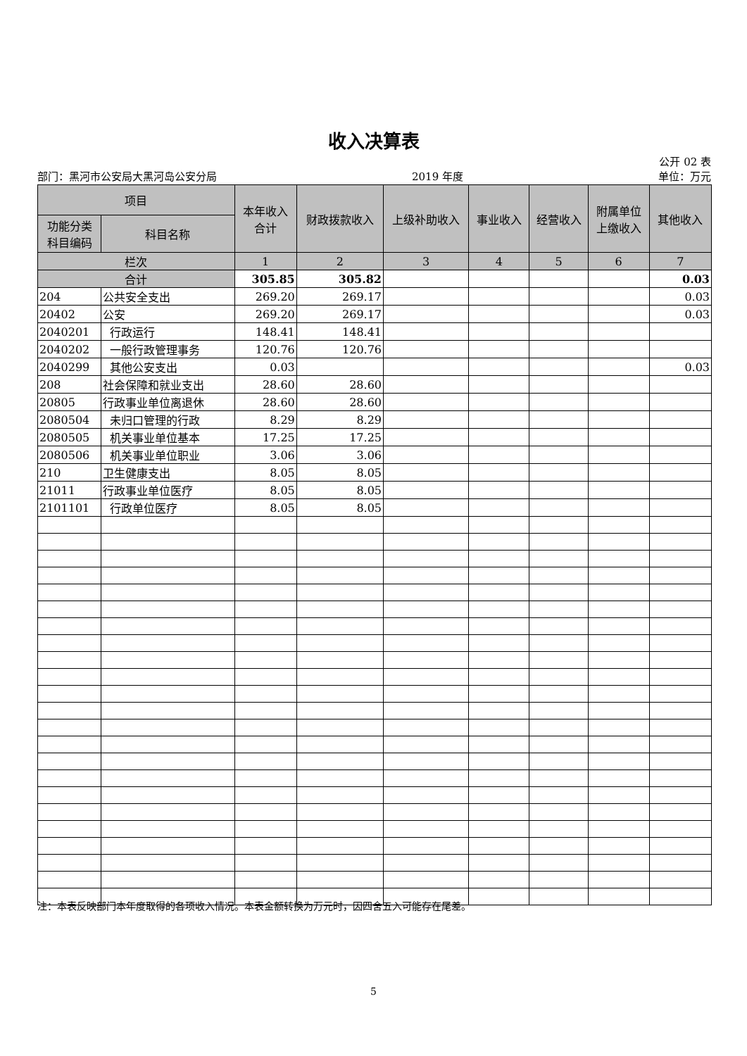收入决算表
公开 02 表
部门：黑河市公安局大黑河岛公安分局 2019 年度 单位：万元
| 项目 | | 本年收入 合计 | 财政拨款收入 | 上级补助收入 | 事业收入 | 经营收入 | 附属单位 上缴收入 | 其他收入 |
| --- | --- | --- | --- | --- | --- | --- | --- | --- |
| 功能分类 科目编码 | 科目名称 | | | | | | | |
| 栏次 | | 1 | 2 | 3 | 4 | 5 | 6 | 7 |
| 合计 | | 305.85 | 305.82 | | | | | 0.03 |
| 204 | 公共安全支出 | 269.20 | 269.17 | | | | | 0.03 |
| 20402 | 公安 | 269.20 | 269.17 | | | | | 0.03 |
| 2040201 | 行政运行 | 148.41 | 148.41 | | | | | |
| 2040202 | 一般行政管理事务 | 120.76 | 120.76 | | | | | |
| 2040299 | 其他公安支出 | 0.03 | | | | | | 0.03 |
| 208 | 社会保障和就业支出 | 28.60 | 28.60 | | | | | |
| 20805 | 行政事业单位离退休 | 28.60 | 28.60 | | | | | |
| 2080504 | 未归口管理的行政 | 8.29 | 8.29 | | | | | |
| 2080505 | 机关事业单位基本 | 17.25 | 17.25 | | | | | |
| 2080506 | 机关事业单位职业 | 3.06 | 3.06 | | | | | |
| 210 | 卫生健康支出 | 8.05 | 8.05 | | | | | |
| 21011 | 行政事业单位医疗 | 8.05 | 8.05 | | | | | |
| 2101101 | 行政单位医疗 | 8.05 | 8.05 | | | | | |
注：本表反映部门本年度取得的各项收入情况。本表金额转换为万元时，因四舍五入可能存在尾差。
5